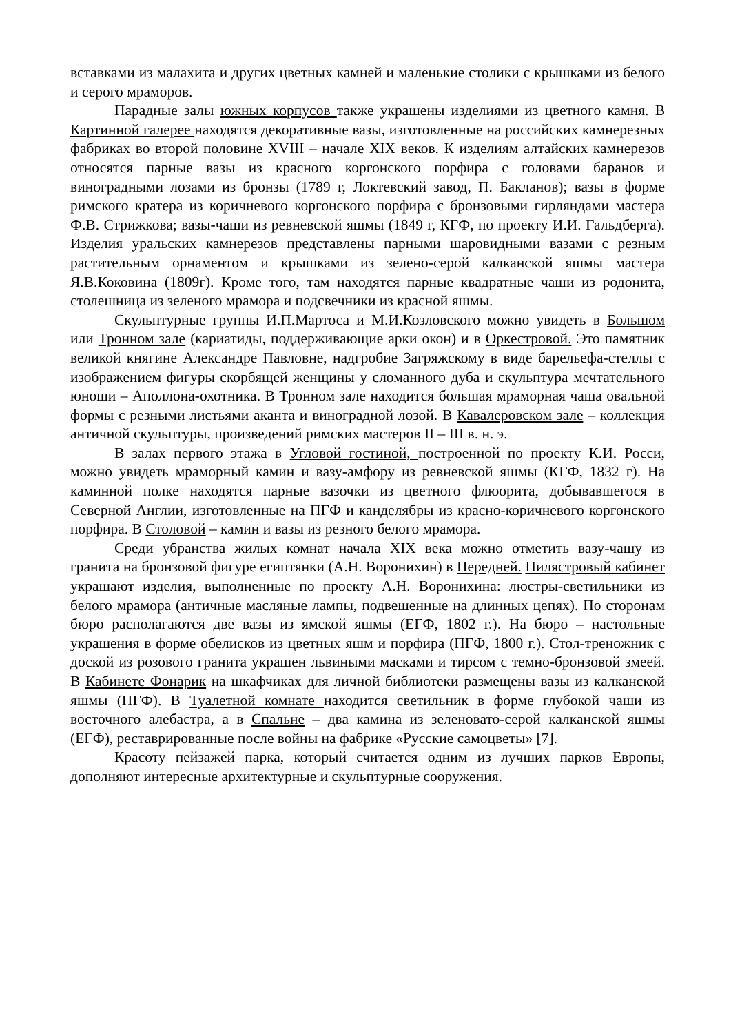вставками из малахита и других цветных камней и маленькие столики с крышками из белого и серого мраморов.
Парадные залы южных корпусов также украшены изделиями из цветного камня. В Картинной галерее находятся декоративные вазы, изготовленные на российских камнерезных фабриках во второй половине XVIII – начале XIX веков. К изделиям алтайских камнерезов относятся парные вазы из красного коргонского порфира с головами баранов и виноградными лозами из бронзы (1789 г, Локтевский завод, П. Бакланов); вазы в форме римского кратера из коричневого коргонского порфира с бронзовыми гирляндами мастера Ф.В. Стрижкова; вазы-чаши из ревневской яшмы (1849 г, КГФ, по проекту И.И. Гальдберга). Изделия уральских камнерезов представлены парными шаровидными вазами с резным растительным орнаментом и крышками из зелено-серой калканской яшмы мастера Я.В.Коковина (1809г). Кроме того, там находятся парные квадратные чаши из родонита, столешница из зеленого мрамора и подсвечники из красной яшмы.
Скульптурные группы И.П.Мартоса и М.И.Козловского можно увидеть в Большом или Тронном зале (кариатиды, поддерживающие арки окон) и в Оркестровой. Это памятник великой княгине Александре Павловне, надгробие Загряжскому в виде барельефа-стеллы с изображением фигуры скорбящей женщины у сломанного дуба и скульптура мечтательного юноши – Аполлона-охотника. В Тронном зале находится большая мраморная чаша овальной формы с резными листьями аканта и виноградной лозой. В Кавалеровском зале – коллекция античной скульптуры, произведений римских мастеров II – III в. н. э.
В залах первого этажа в Угловой гостиной, построенной по проекту К.И. Росси, можно увидеть мраморный камин и вазу-амфору из ревневской яшмы (КГФ, 1832 г). На каминной полке находятся парные вазочки из цветного флюорита, добывавшегося в Северной Англии, изготовленные на ПГФ и канделябры из красно-коричневого коргонского порфира. В Столовой – камин и вазы из резного белого мрамора.
Среди убранства жилых комнат начала XIX века можно отметить вазу-чашу из гранита на бронзовой фигуре египтянки (А.Н. Воронихин) в Передней. Пилястровый кабинет украшают изделия, выполненные по проекту А.Н. Воронихина: люстры-светильники из белого мрамора (античные масляные лампы, подвешенные на длинных цепях). По сторонам бюро располагаются две вазы из ямской яшмы (ЕГФ, 1802 г.). На бюро – настольные украшения в форме обелисков из цветных яшм и порфира (ПГФ, 1800 г.). Стол-треножник с доской из розового гранита украшен львиными масками и тирсом с темно-бронзовой змеей. В Кабинете Фонарик на шкафчиках для личной библиотеки размещены вазы из калканской яшмы (ПГФ). В Туалетной комнате находится светильник в форме глубокой чаши из восточного алебастра, а в Спальне – два камина из зеленовато-серой калканской яшмы (ЕГФ), реставрированные после войны на фабрике «Русские самоцветы» [7].
Красоту пейзажей парка, который считается одним из лучших парков Европы, дополняют интересные архитектурные и скульптурные сооружения.